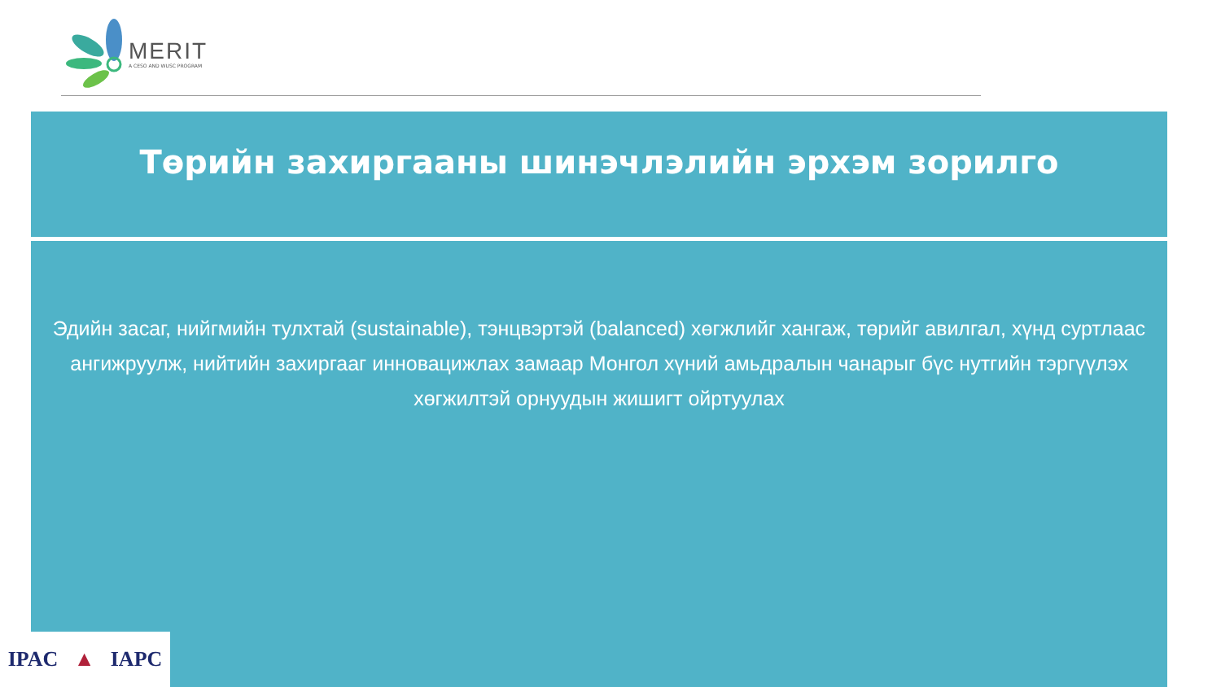MERIT
A CESO AND WUSC PROGRAM
Төрийн захиргааны шинэчлэлийн эрхэм зорилго
Эдийн засаг, нийгмийн тулхтай (sustainable), тэнцвэртэй (balanced) хөгжлийг хангаж, төрийг авилгал, хүнд суртлаас ангижруулж, нийтийн захиргааг инновацижлах замаар Монгол хүний амьдралын чанарыг бүс нутгийн тэргүүлэх хөгжилтэй орнуудын жишигт ойртуулах
IPAC ▲ IAPC